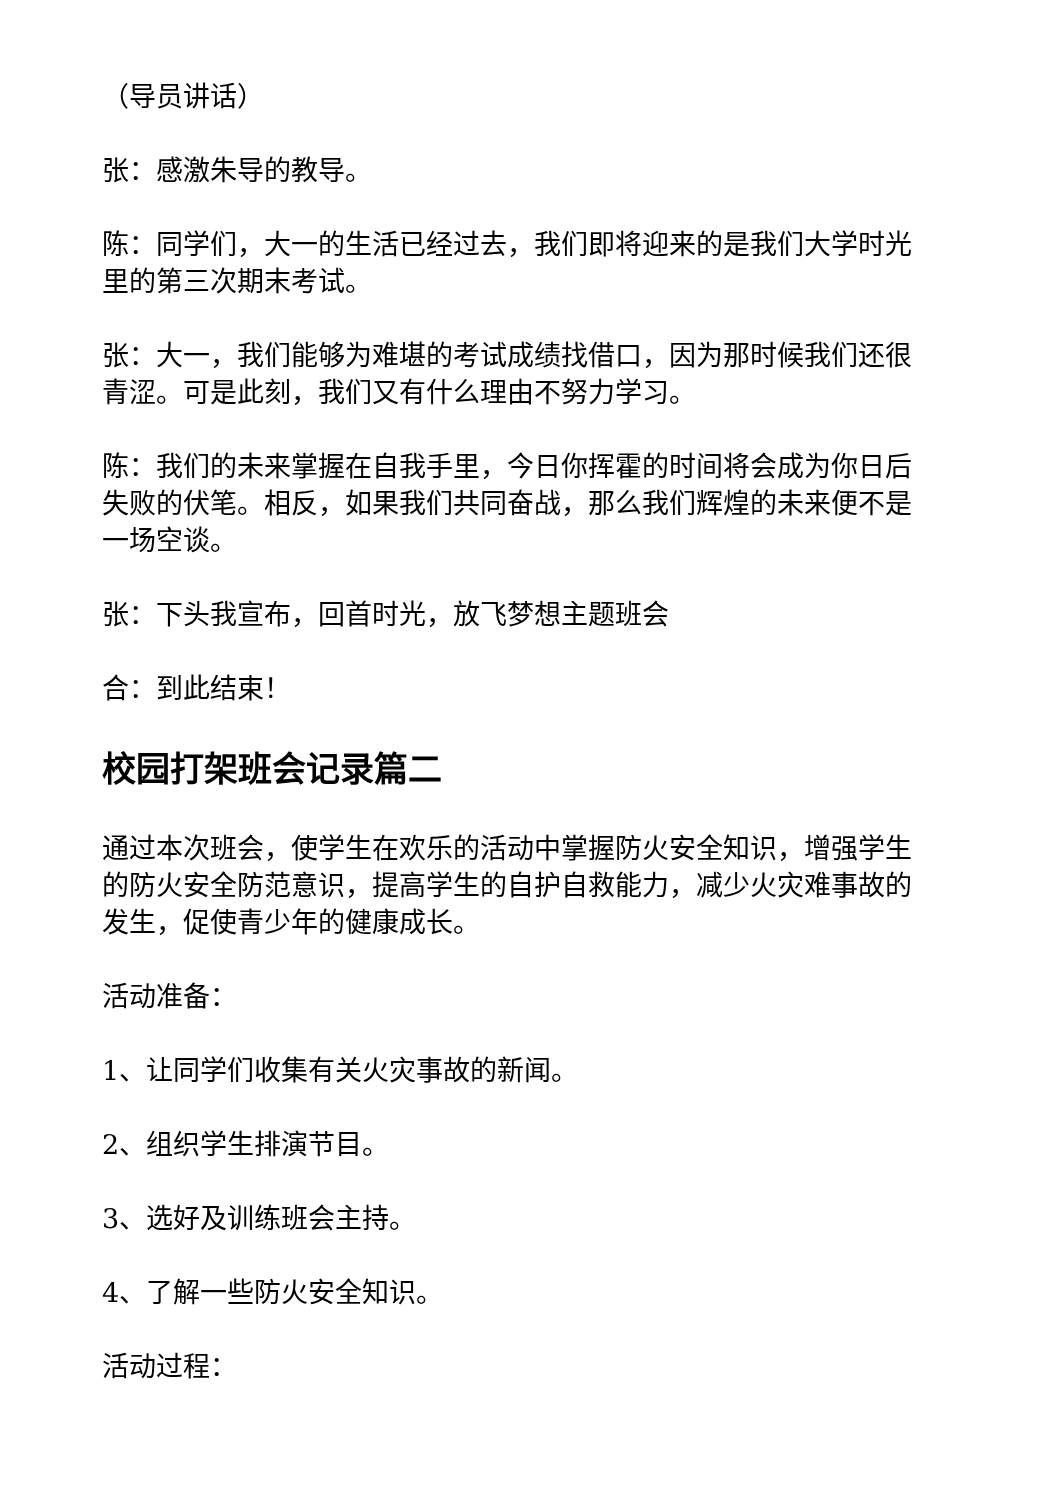（导员讲话）
张：感激朱导的教导。
陈：同学们，大一的生活已经过去，我们即将迎来的是我们大学时光里的第三次期末考试。
张：大一，我们能够为难堪的考试成绩找借口，因为那时候我们还很青涩。可是此刻，我们又有什么理由不努力学习。
陈：我们的未来掌握在自我手里，今日你挥霍的时间将会成为你日后失败的伏笔。相反，如果我们共同奋战，那么我们辉煌的未来便不是一场空谈。
张：下头我宣布，回首时光，放飞梦想主题班会
合：到此结束！
校园打架班会记录篇二
通过本次班会，使学生在欢乐的活动中掌握防火安全知识，增强学生的防火安全防范意识，提高学生的自护自救能力，减少火灾难事故的发生，促使青少年的健康成长。
活动准备：
1、让同学们收集有关火灾事故的新闻。
2、组织学生排演节目。
3、选好及训练班会主持。
4、了解一些防火安全知识。
活动过程：